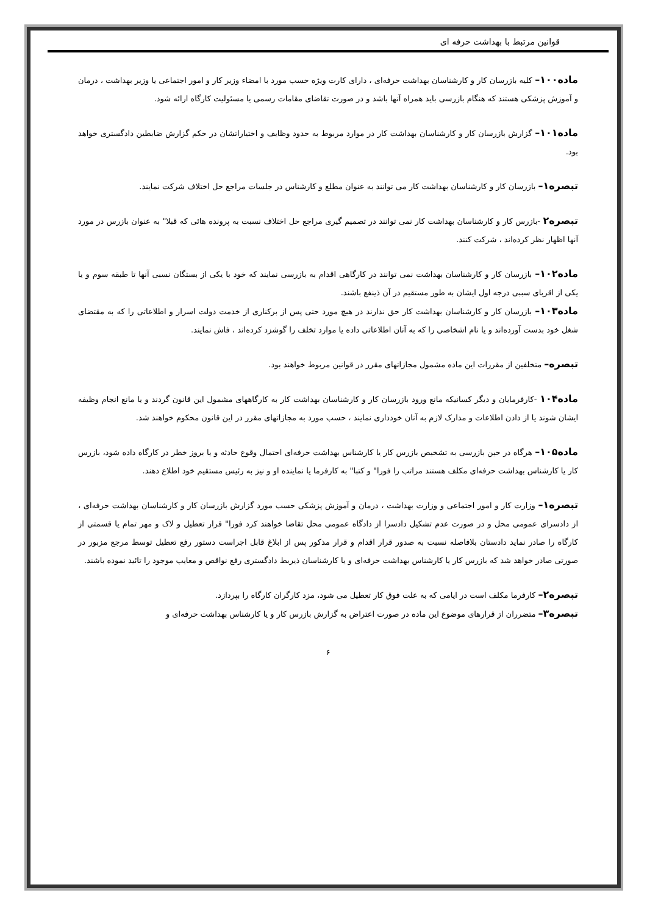قوانین مرتبط با بهداشت حرفه ای
ماده۱۰۰– کلیه بازرسان کار و کارشناسان بهداشت حرفه‌ای ، دارای کارت ویژه حسب مورد با امضاء وزیر کار و امور اجتماعی یا وزیر بهداشت ، درمان و آموزش پزشکی هستند که هنگام بازرسی باید همراه آنها باشد و در صورت تقاضای مقامات رسمی یا مسئولیت کارگاه ارائه شود.
ماده۱۰۱– گزارش بازرسان کار و کارشناسان بهداشت کار در موارد مربوط به حدود وظایف و اختیاراتشان در حکم گزارش ضابطین دادگستری خواهد بود.
تبصره۱– بازرسان کار و کارشناسان بهداشت کار می توانند به عنوان مطلع و کارشناس در جلسات مراجع حل اختلاف شرکت نمایند.
تبصره۲ -بازرس کار و کارشناسان بهداشت کار نمی توانند در تصمیم گیری مراجع حل اختلاف نسبت به پرونده هائی که قبلا" به عنوان بازرس در مورد آنها اظهار نظر کرده‌اند ، شرکت کنند.
ماده۱۰۲– بازرسان کار و کارشناسان بهداشت نمی توانند در کارگاهی اقدام به بازرسی نمایند که خود با یکی از بستگان نسبی آنها تا طبقه سوم و یا یکی از اقربای سببی درجه اول ایشان به طور مستقیم در آن ذینفع باشند.
ماده۱۰۳– بازرسان کار و کارشناسان بهداشت کار حق ندارند در هیچ مورد حتی پس از برکناری از خدمت دولت اسرار و اطلاعاتی را که به مقتضای شغل خود بدست آورده‌اند و یا نام اشخاصی را که به آنان اطلاعاتی داده یا موارد تخلف را گوشزد کرده‌اند ، فاش نمایند.
تبصره– متخلفین از مقررات این ماده مشمول مجازاتهای مقرر در قوانین مربوط خواهند بود.
ماده۱۰۴ -کارفرمایان و دیگر کسانیکه مانع ورود بازرسان کار و کارشناسان بهداشت کار به کارگاههای مشمول این قانون گردند و یا مانع انجام وظیفه ایشان شوند یا از دادن اطلاعات و مدارک لازم به آنان خودداری نمایند ، حسب مورد به مجازاتهای مقرر در این قانون محکوم خواهند شد.
ماده۱۰۵– هرگاه در حین بازرسی به تشخیص بازرس کار یا کارشناس بهداشت حرفه‌ای احتمال وقوع حادثه و یا بروز خطر در کارگاه داده شود، بازرس کار یا کارشناس بهداشت حرفه‌ای مکلف هستند مراتب را فورا" و کتبا" به کارفرما یا نماینده او و نیز به رئیس مستقیم خود اطلاع دهند.
تبصره۱– وزارت کار و امور اجتماعی و وزارت بهداشت ، درمان و آموزش پزشکی حسب مورد گزارش بازرسان کار و کارشناسان بهداشت حرفه‌ای ، از دادسرای عمومی محل و در صورت عدم تشکیل دادسرا از دادگاه عمومی محل تقاضا خواهند کرد فورا" قرار تعطیل و لاک و مهر تمام یا قسمتی از کارگاه را صادر نماید دادستان بلافاصله نسبت به صدور قرار اقدام و قرار مذکور پس از ابلاغ قابل اجراست دستور رفع تعطیل توسط مرجع مزبور در صورتی صادر خواهد شد که بازرس کار یا کارشناس بهداشت حرفه‌ای و یا کارشناسان ذیربط دادگستری رفع نواقص و معایب موجود را تائید نموده باشند.
تبصره۲– کارفرما مکلف است در ایامی که به علت فوق کار تعطیل می شود، مزد کارگران کارگاه را بپردازد.
تبصره۳– متضرران از قرارهای موضوع این ماده در صورت اعتراض به گزارش بازرس کار و یا کارشناس بهداشت حرفه‌ای و
۶